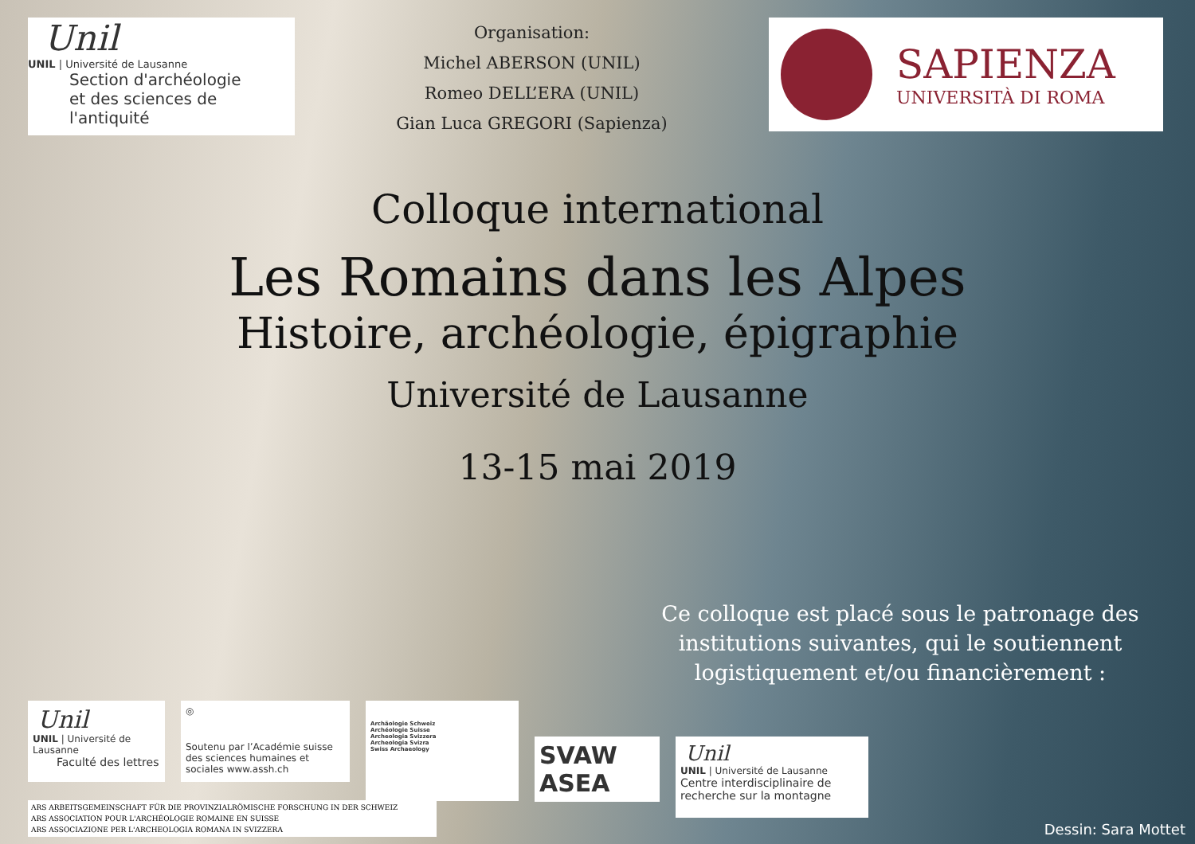Unil
UNIL | Université de Lausanne
Section d'archéologie
et des sciences de l'antiquité
Organisation:
Michel ABERSON (UNIL)
Romeo DELL’ERA (UNIL)
Gian Luca GREGORI (Sapienza)
SAPIENZA
UNIVERSITÀ DI ROMA
Colloque international
Les Romains dans les Alpes
Histoire, archéologie, épigraphie
Université de Lausanne
13-15 mai 2019
Ce colloque est placé sous le patronage des institutions suivantes, qui le soutiennent logistiquement et/ou financièrement :
Unil
UNIL | Université de Lausanne
Faculté des lettres
◎
Soutenu par l’Académie suisse des sciences humaines et sociales www.assh.ch
Archäologie Schweiz
Archéologie Suisse
Archeologia Svizzera
Archeologia Svizra
Swiss Archaeology
SVAW
ASEA
Unil
UNIL | Université de Lausanne
Centre interdisciplinaire de recherche sur la montagne
ARS ARBEITSGEMEINSCHAFT FÜR DIE PROVINZIALRÖMISCHE FORSCHUNG IN DER SCHWEIZ
ARS ASSOCIATION POUR L'ARCHÉOLOGIE ROMAINE EN SUISSE
ARS ASSOCIAZIONE PER L'ARCHEOLOGIA ROMANA IN SVIZZERA
Dessin: Sara Mottet